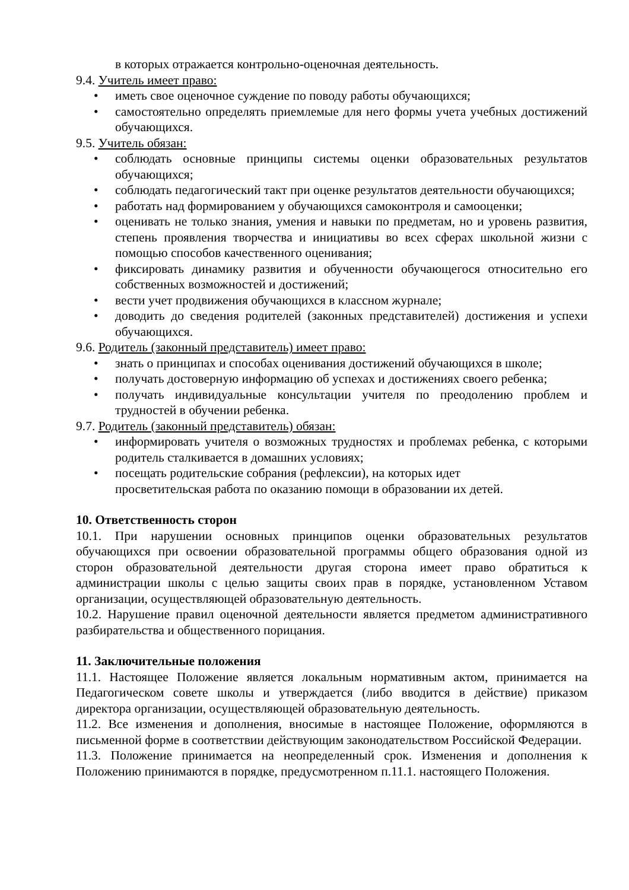в которых отражается контрольно-оценочная деятельность.
9.4. Учитель имеет право:
• иметь свое оценочное суждение по поводу работы обучающихся;
• самостоятельно определять приемлемые для него формы учета учебных достижений обучающихся.
9.5. Учитель обязан:
• соблюдать основные принципы системы оценки образовательных результатов обучающихся;
• соблюдать педагогический такт при оценке результатов деятельности обучающихся;
• работать над формированием у обучающихся самоконтроля и самооценки;
• оценивать не только знания, умения и навыки по предметам, но и уровень развития, степень проявления творчества и инициативы во всех сферах школьной жизни с помощью способов качественного оценивания;
• фиксировать динамику развития и обученности обучающегося относительно его собственных возможностей и достижений;
• вести учет продвижения обучающихся в классном журнале;
• доводить до сведения родителей (законных представителей) достижения и успехи обучающихся.
9.6. Родитель (законный представитель) имеет право:
• знать о принципах и способах оценивания достижений обучающихся в школе;
• получать достоверную информацию об успехах и достижениях своего ребенка;
• получать индивидуальные консультации учителя по преодолению проблем и трудностей в обучении ребенка.
9.7. Родитель (законный представитель) обязан:
• информировать учителя о возможных трудностях и проблемах ребенка, с которыми родитель сталкивается в домашних условиях;
• посещать родительские собрания (рефлексии), на которых идет
просветительская работа по оказанию помощи в образовании их детей.
10. Ответственность сторон
10.1. При нарушении основных принципов оценки образовательных результатов обучающихся при освоении образовательной программы общего образования одной из сторон образовательной деятельности другая сторона имеет право обратиться к администрации школы с целью защиты своих прав в порядке, установленном Уставом организации, осуществляющей образовательную деятельность.
10.2. Нарушение правил оценочной деятельности является предметом административного разбирательства и общественного порицания.
11. Заключительные положения
11.1. Настоящее Положение является локальным нормативным актом, принимается на Педагогическом совете школы и утверждается (либо вводится в действие) приказом директора организации, осуществляющей образовательную деятельность.
11.2. Все изменения и дополнения, вносимые в настоящее Положение, оформляются в письменной форме в соответствии действующим законодательством Российской Федерации.
11.3. Положение принимается на неопределенный срок. Изменения и дополнения к Положению принимаются в порядке, предусмотренном п.11.1. настоящего Положения.